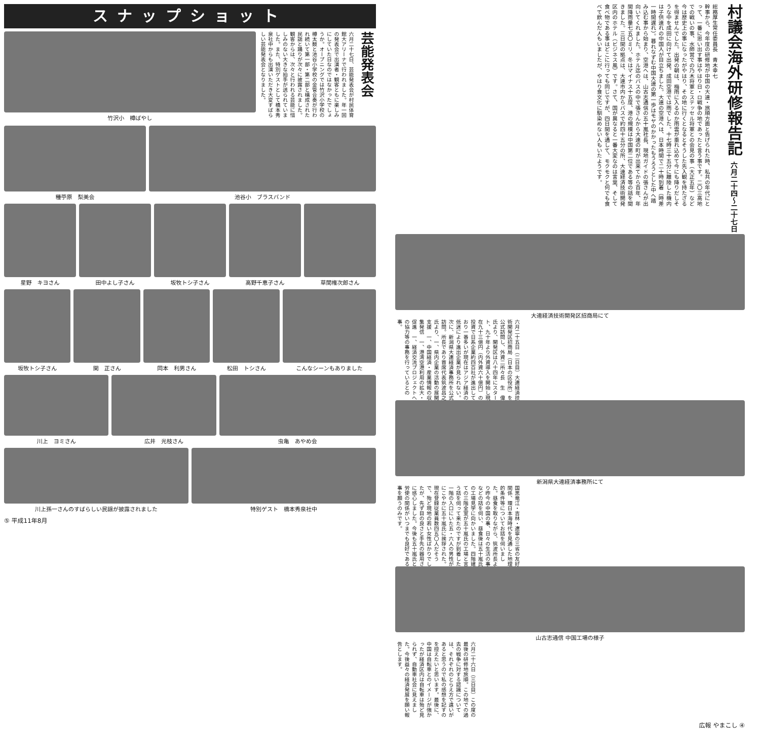スナップショット
竹沢小　樽ばやし
六月二十七日、芸能発表会が村民体育館大アリーナで行われました。年一回の発表会で出演者・観客ともに楽しみにしていた日なのではなかったでしょうか。オープニングでは竹沢小学校の樽太鼓と池谷小学校の金管合奏が行われ続いて第一部・第二部と構成された民謡と踊りが次々に披露されました。観客からは、次々と行われる芸能に惜しみのない大きな拍手が送られていました。また、特別ゲストとして橋本秀泉社中からも出演いただき大変すばらしい芸能発表会となりました。
芸能発表会
種苧原　梨美会 池谷小　ブラスバンド
星野　キヨさん 田中よし子さん 坂牧トシ子さん 高野千恵子さん 草間権次郎さん
坂牧トシ子さん 関　正さん 岡本　利男さん 松田　トシさん こんなシーンもありました
川上　ヨミさん 広井　光枝さん 虫亀　あやめ会
川上孫一さんのすばらしい民謡が披露されました
特別ゲスト　橋本秀泉社中
⑤ 平成11年8月
村議会海外研修報告記 六月二十四〜二十七日
総務厚生常任委員長　青木幸七
幹事から、今年度の研修地が中国の大連・旅順方面と告げられた時、私共の年代にとって、一番に思い出す事はやはり日・ロ戦争の地であったと言う事です。二〇三高地での戦いの事、水師営での乃木将軍とステッセル将軍との会見の事（大正五年）など今は歴史上の事になったがやはり、その地に行くとなるとそうした先入観を持たざるを得ませんでした。出発の朝は、梅雨に入るのか雨雲が垂れ込めて今にも降りだしそうな中を成田に向けて出発。成田空港では雨でした。十七時三十五分に離陸した機内は子供連れの中国人が目立ちました。大連の空港へは、日本時間で二十時到着（時差一時間遅れ）。暮れなずむ中国大連の第一歩はモヤのかかったもうろうとした中へ踏み込む事から始まり、空港へは、山古志通信の五十嵐社長、現地ガイドの張さんが出向いてくれました。ホテル迄のバスの中で張さんから大連の町が出来てから百年、年間降雨量七五〇ミリ、冬はマイナス十五度、港の規模は中国第二位である等の話を聞きました。三日間の拠点は、大連市内からバスで約四十五分の所、大連経済技術開発区内のホテル（ビジネス風）です。さて、国が異なると一番大変なのは言葉、そして食べ物である事はどこに行っても同じですが、四日間を通して、モクモクと何でも食べて飲んだ人もいましたが、やはり食文化に馴染めない人もいたようです。
大連経済技術開発区招商局にて
六月二十五日（二日目）大連経済技術開発区招商局（日本の区役所）を公式訪問し、外資二所々長　生　偉氏より、開発区は八十四年にスタート、九十年より外資導入を開始し現在九十三億円（内外資六十億円）の投資で日系企業約四百社が進出しており一番多いが現在はアジア経済の低迷により進出企業が見られない。次に、新潟県大連経済事務所を公式訪問。所長であり首席代表筑波昌之氏より、一、県内企業の活動の展開支援　一、中国経済・産業情報の収集発信　一、港湾空港利用の拡大・促進　一、経済交流プロジェクトへの協力等の事務を行っているとの事。
新潟県大連経済事務所にて
国黒竜江・吉林・遼寧の三省の友好関係、環日本海時代を見通した地理的条件等についてお話を伺いました。昼食を取りながら、筑波所長より昨今の中国の事、日々の生活の事などの話を伺い、昼食後は五十嵐氏の工場見学に向かいました。四階建ての三階全室が五十嵐氏の工場と言う話を伺って来たのですが到着した一階の入口にいた五・六人の男性がにこやかに五十嵐氏に挨拶された。現在登録従業員数四五〇人だそうで、殆ど現地の若い女性ばかりでしたが、先ず目の良さと手先の器用さに感心しました。今後も五十嵐氏と労使の関係がいつまでも良好である事を願うのみです。
山古志通信 中国工場の様子
六月二十六日（三日目）この度の最後の研修地旅順。この地での過去の戦争に対する認識については、それぞれのとらえ方で違いがあると思うので私の感想を記すのを控えたいと思います。最後に、中国は自転車とのイメージが強かったが経済区内は自転車は殆ど見られず、自動車社会に見えました。今後益々の経済発展を願い報告とします。
広報 やまこし ④